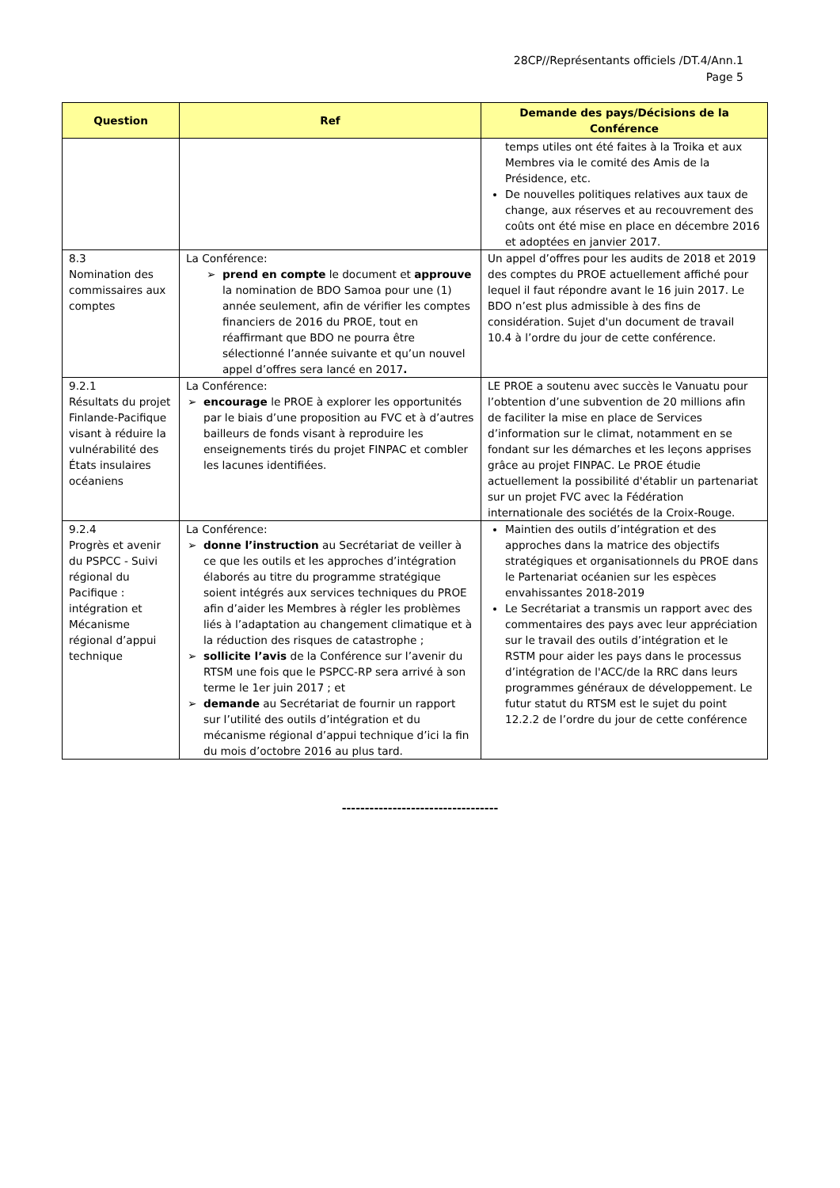28CP//Représentants officiels /DT.4/Ann.1
Page 5
| Question | Ref | Demande des pays/Décisions de la Conférence |
| --- | --- | --- |
| | | temps utiles ont été faites à la Troika et aux Membres via le comité des Amis de la Présidence, etc. De nouvelles politiques relatives aux taux de change, aux réserves et au recouvrement des coûts ont été mise en place en décembre 2016 et adoptées en janvier 2017. |
| 8.3 Nomination des commissaires aux comptes | La Conférence: ➢ prend en compte le document et approuve la nomination de BDO Samoa pour une (1) année seulement, afin de vérifier les comptes financiers de 2016 du PROE, tout en réaffirmant que BDO ne pourra être sélectionné l’année suivante et qu’un nouvel appel d’offres sera lancé en 2017 . | Un appel d’offres pour les audits de 2018 et 2019 des comptes du PROE actuellement affiché pour lequel il faut répondre avant le 16 juin 2017. Le BDO n’est plus admissible à des fins de considération. Sujet d'un document de travail 10.4 à l’ordre du jour de cette conférence. |
| 9.2.1 Résultats du projet Finlande-Pacifique visant à réduire la vulnérabilité des États insulaires océaniens | La Conférence: ➢ encourage le PROE à explorer les opportunités par le biais d’une proposition au FVC et à d’autres bailleurs de fonds visant à reproduire les enseignements tirés du projet FINPAC et combler les lacunes identifiées. | LE PROE a soutenu avec succès le Vanuatu pour l’obtention d’une subvention de 20 millions afin de faciliter la mise en place de Services d’information sur le climat, notamment en se fondant sur les démarches et les leçons apprises grâce au projet FINPAC. Le PROE étudie actuellement la possibilité d'établir un partenariat sur un projet FVC avec la Fédération internationale des sociétés de la Croix-Rouge. |
| 9.2.4 Progrès et avenir du PSPCC - Suivi régional du Pacifique : intégration et Mécanisme régional d’appui technique | La Conférence: ➢ donne l’instruction au Secrétariat de veiller à ce que les outils et les approches d’intégration élaborés au titre du programme stratégique soient intégrés aux services techniques du PROE afin d’aider les Membres à régler les problèmes liés à l’adaptation au changement climatique et à la réduction des risques de catastrophe ; ➢ sollicite l’avis de la Conférence sur l’avenir du RTSM une fois que le PSPCC-RP sera arrivé à son terme le 1er juin 2017 ; et ➢ demande au Secrétariat de fournir un rapport sur l’utilité des outils d’intégration et du mécanisme régional d’appui technique d’ici la fin du mois d’octobre 2016 au plus tard. | Maintien des outils d’intégration et des approches dans la matrice des objectifs stratégiques et organisationnels du PROE dans le Partenariat océanien sur les espèces envahissantes 2018-2019 Le Secrétariat a transmis un rapport avec des commentaires des pays avec leur appréciation sur le travail des outils d’intégration et le RSTM pour aider les pays dans le processus d’intégration de l'ACC/de la RRC dans leurs programmes généraux de développement. Le futur statut du RTSM est le sujet du point 12.2.2 de l’ordre du jour de cette conférence |
----------------------------------